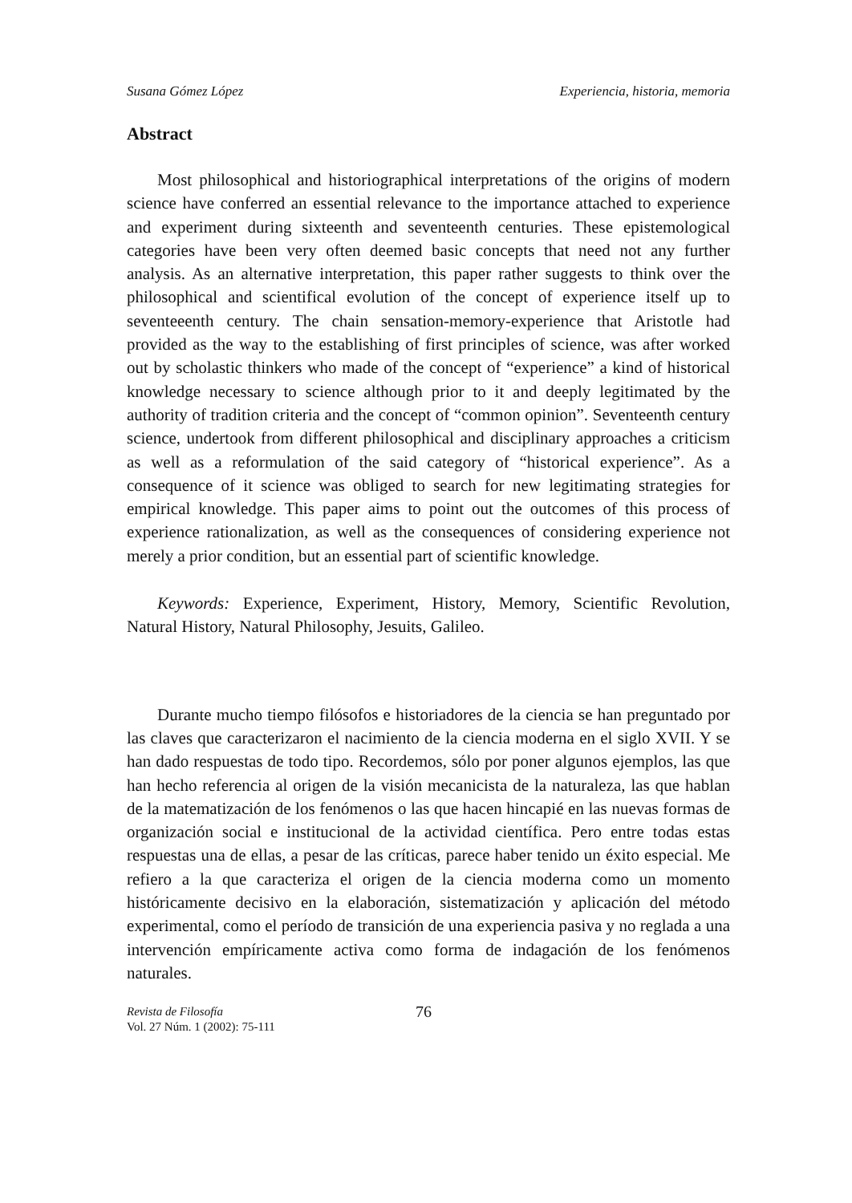Susana Gómez López Experiencia, historia, memoria
Abstract
Most philosophical and historiographical interpretations of the origins of modern science have conferred an essential relevance to the importance attached to experience and experiment during sixteenth and seventeenth centuries. These epistemological categories have been very often deemed basic concepts that need not any further analysis. As an alternative interpretation, this paper rather suggests to think over the philosophical and scientifical evolution of the concept of experience itself up to seventeeenth century. The chain sensation-memory-experience that Aristotle had provided as the way to the establishing of first principles of science, was after worked out by scholastic thinkers who made of the concept of “experience” a kind of historical knowledge necessary to science although prior to it and deeply legitimated by the authority of tradition criteria and the concept of “common opinion”. Seventeenth century science, undertook from different philosophical and disciplinary approaches a criticism as well as a reformulation of the said category of “historical experience”. As a consequence of it science was obliged to search for new legitimating strategies for empirical knowledge. This paper aims to point out the outcomes of this process of experience rationalization, as well as the consequences of considering experience not merely a prior condition, but an essential part of scientific knowledge.
Keywords: Experience, Experiment, History, Memory, Scientific Revolution, Natural History, Natural Philosophy, Jesuits, Galileo.
Durante mucho tiempo filósofos e historiadores de la ciencia se han preguntado por las claves que caracterizaron el nacimiento de la ciencia moderna en el siglo XVII. Y se han dado respuestas de todo tipo. Recordemos, sólo por poner algunos ejemplos, las que han hecho referencia al origen de la visión mecanicista de la naturaleza, las que hablan de la matematización de los fenómenos o las que hacen hincapié en las nuevas formas de organización social e institucional de la actividad científica. Pero entre todas estas respuestas una de ellas, a pesar de las críticas, parece haber tenido un éxito especial. Me refiero a la que caracteriza el origen de la ciencia moderna como un momento históricamente decisivo en la elaboración, sistematización y aplicación del método experimental, como el período de transición de una experiencia pasiva y no reglada a una intervención empíricamente activa como forma de indagación de los fenómenos naturales.
Revista de Filosofía
Vol. 27 Núm. 1 (2002): 75-111
76